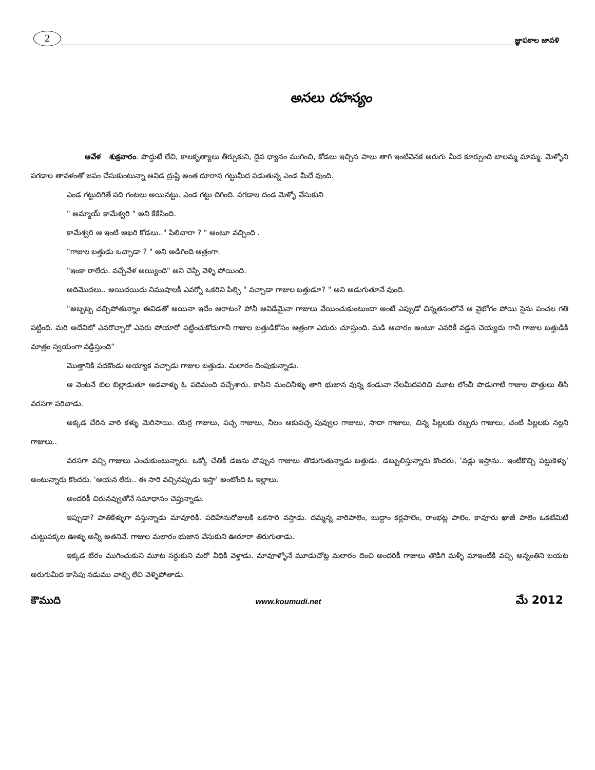2
జ్ఞాపకాల జావళి
అసలు రహస్యం
ఆవేళ శుక్రవారం. పొద్దుటే లేచి, కాలకృత్యాలు తీర్చుకుని, దైవ ధ్యానం ముగించి, కోడలు ఇచ్చిన పాలు తాగి ఇంటివెనక అరుగు మీద కూర్చుంది బాలమ్మ మామ్మ. మెళ్ళోని పగడాల తావళంతో జపం చేసుకుంటున్నా ఆవిడ ద్రుష్టి అంత దూరాన గట్టుమీద పడుతున్న ఎండ మీదే వుంది.
ఎండ గట్టుదిగితే పది గంటలు అయినట్టు. ఎండ గట్టు దిగింది. పగడాల దండ మెళ్ళో వేసుకుని
" అమ్మాయ్ కామేశ్వరి " అని కేకేసింది.
కామేశ్వరి ఆ ఇంటి ఆఖరి కోడలు.." పిలిచారా ? " అంటూ వచ్చింది .
"గాజుల బత్తుడు ఒచ్చాడా ? " అని అడిగింది ఆత్రంగా.
"ఇంకా రాలేదు. వచ్చేవేళ అయ్యింది" అని చెప్పి వెళ్ళి పోయింది.
అదిమొదలు.. అయిదయిదు నిముషాలకీ ఎవర్నో ఒకరిని పిల్చి " వచ్చాడా గాజుల బత్తుడూ? " అని అడుగుతూనే వుంది.
"అబ్బబ్బ చచ్చిపోతున్నాం ఈవిడతో అయినా ఇదేం ఆరాటం? పోనీ ఆవిడేమైనా గాజులు వేయించుకుంటుందా అంటే ఎప్పుడో చిన్నతనంలోనే ఆ వైభోగం పోయి సైను పంచల గతి పట్టింది. మరి అదేవిటో ఎవరొచ్చారో ఎవరు పోయారో పట్టించుకోదుగానీ గాజుల బత్తుడికోసం ఆత్రంగా ఎదురు చూస్తుంది. మడి ఆచారం అంటూ ఎవరికీ వడ్డన చెయ్యదు గానీ గాజుల బత్తుడికి మాత్రం స్వయంగా వడ్డిస్తుంది"
మొత్తానికి పదకొండు అయ్యాక వచ్చాడు గాజుల బత్తుడు. మలారం దింపుకున్నాడు.
ఆ వెంటనే బిల బిల్లాడుతూ ఆడవాళ్ళు ఓ పదిమంది వచ్చేశారు. కాసిని మంచినీళ్ళు తాగి భుజాన వున్న కండువా నేలమీదపరిచి మూట లోంచీ పొడుగాటి గాజుల పొత్తులు తీసి వరసగా పరిచాడు.
అక్కడ చేరిన వారి కళ్ళు మెరిసాయి. యెర్ర గాజులు, పచ్చ గాజులు, నీలం ఆకుపచ్చ పువ్వుల గాజులు, సాదా గాజులు, చిన్న పిల్లలకు రబ్బరు గాజులు, చంటి పిల్లలకు నల్లని గాజులు..
వరసగా వచ్చి గాజులు ఎంచుకుంటున్నారు. ఒక్కో చేతికీ డజను చొప్పున గాజులు తొడుగుతున్నాడు బత్తుడు. డబ్బులిస్తున్నారు కొందరు, 'వడ్లు ఇస్తాను.. ఇంటికొచ్చి పట్టుకెళ్ళు' అంటున్నారు కొందరు. 'ఆయన లేరు.. ఈ సారి వచ్చినప్పుడు ఇస్తా' అంటోంది ఓ ఇల్లాలు.
అందరికీ చిరునవ్వుతోనే సమాధానం చెప్తున్నాడు.
ఇప్పుడా? పాతికేళ్ళుగా వస్తున్నాడు మావూరికి. పదిహేనురోజులకి ఒకసారి వస్తాడు. దమ్మన్న వారిపాలెం, బుద్దాం కర్లపాలెం, రాంభట్ల పాలెం, కావూరు ఖాజీ పాలెం ఒకటేమిటి చుట్టుపక్కల ఊళ్ళు అన్నీ అతనివే. గాజుల మలారం భుజాన వేసుకుని ఊరూరా తిరుగుతాడు.
ఇక్కడ బేరం ముగించుకుని మూట సర్దుకుని మరో వీధికి వెళ్తాడు. మావూళ్ళోనే మూడుచోట్ల మలారం దించి అందరికీ గాజులు తొడిగి మళ్ళీ మాఇంటికి వచ్చి అన్నంతిని బయట అరుగుమీద కాసేపు నడుము వాల్చి లేచి వెళ్ళిపోతాడు.
కౌముది www.koumudi.net మే 2012